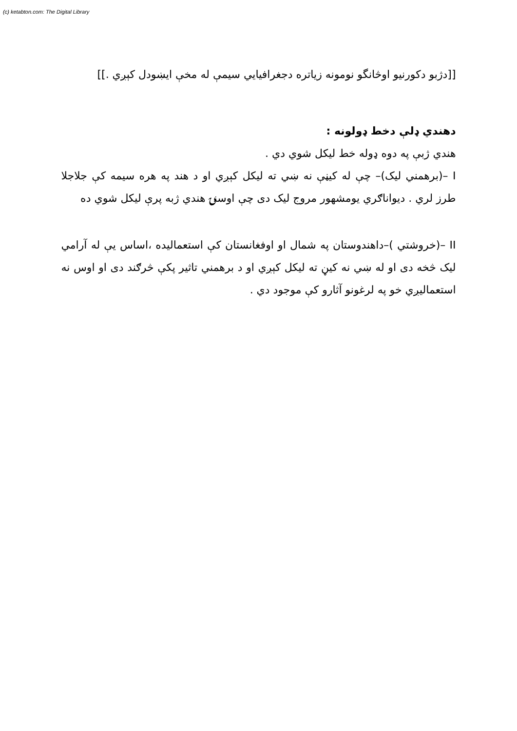(c) ketabton.com: The Digital Library
[[دژبو دکورنیو اوڅانگو نومونه زیاتره دجغرافیایي سیمې له مخې ایښودل کېږي .]]
دهندي ډلې دخط ډولونه :
هندي ژبې په دوه ډوله خط لیکل شوي دي .
I –(برهمني لیک)– چې له کیڼې نه ښي ته لیکل کېږي او د هند په هره سیمه کې جلاجلا طرز لري . دیواناګري یومشهور مروج لیک دی چې اوسنۍ هندي ژبه پرې لیکل شوي ده
II –(خروشتي )–داهندوستان په شمال او اوفغانستان کې استعمالیده ،اساس یې له آرامي لیک څخه دی او له ښي نه کیڼ ته لیکل کېږي او د برهمني تاثیر پکې څرګند دی او اوس نه استعمالیږي خو په لرغونو آثارو کې موجود دي .